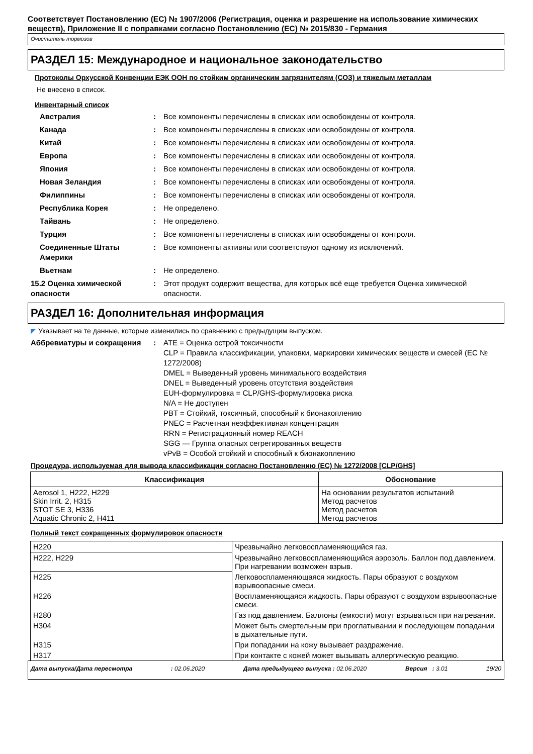Соответствует Постановлению (ЕС) № 1907/2006 (Регистрация, оценка и разрешение на использование химических веществ), Приложение II с поправками согласно Постановлению (ЕС) № 2015/830 - Германия
Очиститель тормозов
РАЗДЕЛ 15: Международное и национальное законодательство
Протоколы Орхусской Конвенции ЕЭК ООН по стойким органическим загрязнителям (СОЗ) и тяжелым металлам
Не внесено в список.
Инвентарный список
Австралия : Все компоненты перечислены в списках или освобождены от контроля.
Канада : Все компоненты перечислены в списках или освобождены от контроля.
Китай : Все компоненты перечислены в списках или освобождены от контроля.
Европа : Все компоненты перечислены в списках или освобождены от контроля.
Япония : Все компоненты перечислены в списках или освобождены от контроля.
Новая Зеландия : Все компоненты перечислены в списках или освобождены от контроля.
Филиппины : Все компоненты перечислены в списках или освобождены от контроля.
Республика Корея : Не определено.
Тайвань : Не определено.
Турция : Все компоненты перечислены в списках или освобождены от контроля.
Соединенные Штаты Америки : Все компоненты активны или соответствуют одному из исключений.
Вьетнам : Не определено.
15.2 Оценка химической опасности
: Этот продукт содержит вещества, для которых всё еще требуется Оценка химической опасности.
РАЗДЕЛ 16: Дополнительная информация
◤ Указывает на те данные, которые изменились по сравнению с предыдущим выпуском.
Аббревиатуры и сокращения : ATE = Оценка острой токсичности
CLP = Правила классификации, упаковки, маркировки химических веществ и смесей (ЕС № 1272/2008)
DMEL = Выведенный уровень минимального воздействия
DNEL = Выведенный уровень отсутствия воздействия
EUH-формулировка = CLP/GHS-формулировка риска
N/A = Не доступен
PBT = Стойкий, токсичный, способный к бионакоплению
PNEC = Расчетная неэффективная концентрация
RRN = Регистрационный номер REACH
SGG — Группа опасных сегрегированных веществ
vPvB = Особой стойкий и способный к бионакоплению
Процедура, используемая для вывода классификации согласно Постановлению (ЕС) № 1272/2008 [CLP/GHS]
| Классификация | Обоснование |
| --- | --- |
| Aerosol 1, H222, H229 Skin Irrit. 2, H315 STOT SE 3, H336 Aquatic Chronic 2, H411 | На основании результатов испытаний Метод расчетов Метод расчетов Метод расчетов |
Полный текст сокращенных формулировок опасности
| H220 | Чрезвычайно легковоспламеняющийся газ. |
| H222, H229 | Чрезвычайно легковоспламеняющийся аэрозоль. Баллон под давлением. При нагревании возможен взрыв. |
| H225 | Легковоспламеняющаяся жидкость. Пары образуют с воздухом взрывоопасные смеси. |
| H226 | Воспламеняющаяся жидкость. Пары образуют с воздухом взрывоопасные смеси. |
| H280 | Газ под давлением. Баллоны (емкости) могут взрываться при нагревании. |
| H304 | Может быть смертельным при проглатывании и последующем попадании в дыхательные пути. |
| H315 | При попадании на кожу вызывает раздражение. |
| H317 | При контакте с кожей может вызывать аллергическую реакцию. |
Дата выпуска/Дата пересмотра : 02.06.2020 Дата предыдущего выпуска : 02.06.2020 Версия : 3.01 19/20